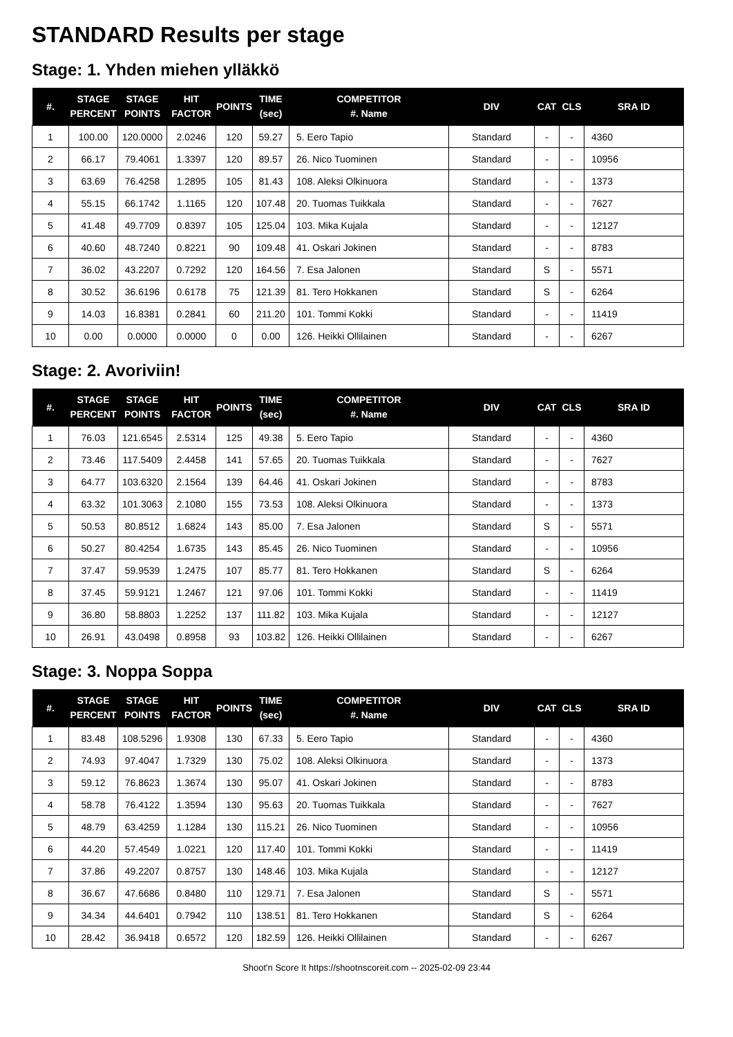STANDARD Results per stage
Stage: 1. Yhden miehen ylläkkö
| #. | STAGE PERCENT | STAGE POINTS | HIT FACTOR | POINTS | TIME (sec) | COMPETITOR #. Name | DIV | CAT | CLS | SRA ID |
| --- | --- | --- | --- | --- | --- | --- | --- | --- | --- | --- |
| 1 | 100.00 | 120.0000 | 2.0246 | 120 | 59.27 | 5. Eero Tapio | Standard | - | - | 4360 |
| 2 | 66.17 | 79.4061 | 1.3397 | 120 | 89.57 | 26. Nico Tuominen | Standard | - | - | 10956 |
| 3 | 63.69 | 76.4258 | 1.2895 | 105 | 81.43 | 108. Aleksi Olkinuora | Standard | - | - | 1373 |
| 4 | 55.15 | 66.1742 | 1.1165 | 120 | 107.48 | 20. Tuomas Tuikkala | Standard | - | - | 7627 |
| 5 | 41.48 | 49.7709 | 0.8397 | 105 | 125.04 | 103. Mika Kujala | Standard | - | - | 12127 |
| 6 | 40.60 | 48.7240 | 0.8221 | 90 | 109.48 | 41. Oskari Jokinen | Standard | - | - | 8783 |
| 7 | 36.02 | 43.2207 | 0.7292 | 120 | 164.56 | 7. Esa Jalonen | Standard | S | - | 5571 |
| 8 | 30.52 | 36.6196 | 0.6178 | 75 | 121.39 | 81. Tero Hokkanen | Standard | S | - | 6264 |
| 9 | 14.03 | 16.8381 | 0.2841 | 60 | 211.20 | 101. Tommi Kokki | Standard | - | - | 11419 |
| 10 | 0.00 | 0.0000 | 0.0000 | 0 | 0.00 | 126. Heikki Ollilainen | Standard | - | - | 6267 |
Stage: 2. Avoriviin!
| #. | STAGE PERCENT | STAGE POINTS | HIT FACTOR | POINTS | TIME (sec) | COMPETITOR #. Name | DIV | CAT | CLS | SRA ID |
| --- | --- | --- | --- | --- | --- | --- | --- | --- | --- | --- |
| 1 | 76.03 | 121.6545 | 2.5314 | 125 | 49.38 | 5. Eero Tapio | Standard | - | - | 4360 |
| 2 | 73.46 | 117.5409 | 2.4458 | 141 | 57.65 | 20. Tuomas Tuikkala | Standard | - | - | 7627 |
| 3 | 64.77 | 103.6320 | 2.1564 | 139 | 64.46 | 41. Oskari Jokinen | Standard | - | - | 8783 |
| 4 | 63.32 | 101.3063 | 2.1080 | 155 | 73.53 | 108. Aleksi Olkinuora | Standard | - | - | 1373 |
| 5 | 50.53 | 80.8512 | 1.6824 | 143 | 85.00 | 7. Esa Jalonen | Standard | S | - | 5571 |
| 6 | 50.27 | 80.4254 | 1.6735 | 143 | 85.45 | 26. Nico Tuominen | Standard | - | - | 10956 |
| 7 | 37.47 | 59.9539 | 1.2475 | 107 | 85.77 | 81. Tero Hokkanen | Standard | S | - | 6264 |
| 8 | 37.45 | 59.9121 | 1.2467 | 121 | 97.06 | 101. Tommi Kokki | Standard | - | - | 11419 |
| 9 | 36.80 | 58.8803 | 1.2252 | 137 | 111.82 | 103. Mika Kujala | Standard | - | - | 12127 |
| 10 | 26.91 | 43.0498 | 0.8958 | 93 | 103.82 | 126. Heikki Ollilainen | Standard | - | - | 6267 |
Stage: 3. Noppa Soppa
| #. | STAGE PERCENT | STAGE POINTS | HIT FACTOR | POINTS | TIME (sec) | COMPETITOR #. Name | DIV | CAT | CLS | SRA ID |
| --- | --- | --- | --- | --- | --- | --- | --- | --- | --- | --- |
| 1 | 83.48 | 108.5296 | 1.9308 | 130 | 67.33 | 5. Eero Tapio | Standard | - | - | 4360 |
| 2 | 74.93 | 97.4047 | 1.7329 | 130 | 75.02 | 108. Aleksi Olkinuora | Standard | - | - | 1373 |
| 3 | 59.12 | 76.8623 | 1.3674 | 130 | 95.07 | 41. Oskari Jokinen | Standard | - | - | 8783 |
| 4 | 58.78 | 76.4122 | 1.3594 | 130 | 95.63 | 20. Tuomas Tuikkala | Standard | - | - | 7627 |
| 5 | 48.79 | 63.4259 | 1.1284 | 130 | 115.21 | 26. Nico Tuominen | Standard | - | - | 10956 |
| 6 | 44.20 | 57.4549 | 1.0221 | 120 | 117.40 | 101. Tommi Kokki | Standard | - | - | 11419 |
| 7 | 37.86 | 49.2207 | 0.8757 | 130 | 148.46 | 103. Mika Kujala | Standard | - | - | 12127 |
| 8 | 36.67 | 47.6686 | 0.8480 | 110 | 129.71 | 7. Esa Jalonen | Standard | S | - | 5571 |
| 9 | 34.34 | 44.6401 | 0.7942 | 110 | 138.51 | 81. Tero Hokkanen | Standard | S | - | 6264 |
| 10 | 28.42 | 36.9418 | 0.6572 | 120 | 182.59 | 126. Heikki Ollilainen | Standard | - | - | 6267 |
Shoot'n Score It https://shootnscoreit.com -- 2025-02-09 23:44